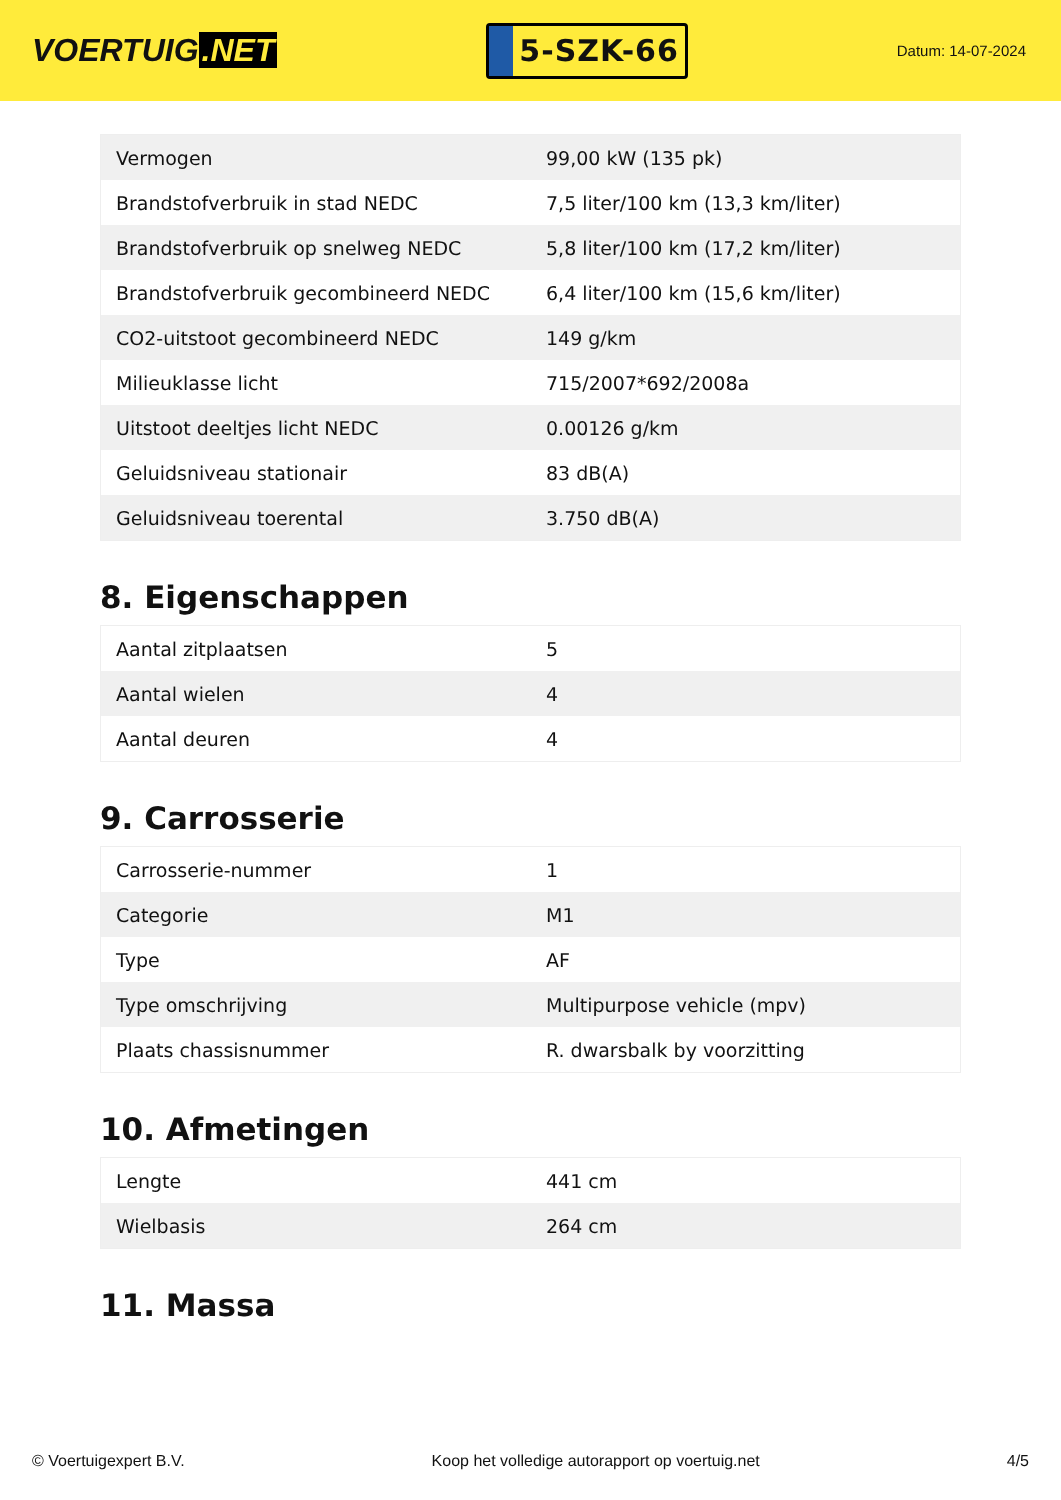VOERTUIG.NET
5-SZK-66
Datum: 14-07-2024
| Vermogen | 99,00 kW (135 pk) |
| Brandstofverbruik in stad NEDC | 7,5 liter/100 km (13,3 km/liter) |
| Brandstofverbruik op snelweg NEDC | 5,8 liter/100 km (17,2 km/liter) |
| Brandstofverbruik gecombineerd NEDC | 6,4 liter/100 km (15,6 km/liter) |
| CO2-uitstoot gecombineerd NEDC | 149 g/km |
| Milieuklasse licht | 715/2007*692/2008a |
| Uitstoot deeltjes licht NEDC | 0.00126 g/km |
| Geluidsniveau stationair | 83 dB(A) |
| Geluidsniveau toerental | 3.750 dB(A) |
8. Eigenschappen
| Aantal zitplaatsen | 5 |
| Aantal wielen | 4 |
| Aantal deuren | 4 |
9. Carrosserie
| Carrosserie-nummer | 1 |
| Categorie | M1 |
| Type | AF |
| Type omschrijving | Multipurpose vehicle (mpv) |
| Plaats chassisnummer | R. dwarsbalk by voorzitting |
10. Afmetingen
| Lengte | 441 cm |
| Wielbasis | 264 cm |
11. Massa
© Voertuigexpert B.V. Koop het volledige autorapport op voertuig.net 4/5